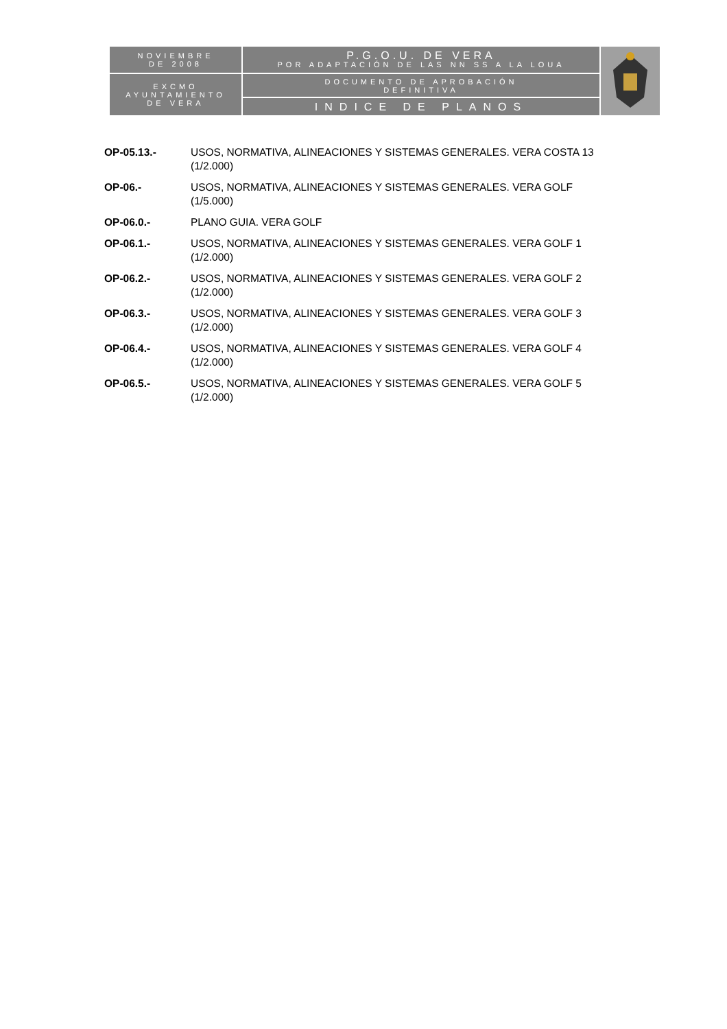| NOVIEMBRE DE 2008 | P.G.O.U. DE VERA POR ADAPTACIÓN DE LAS NN SS A LA LOUA | |
| EXCMO AYUNTAMIENTO DE VERA | DOCUMENTO DE APROBACIÓN DEFINITIVA | |
| | INDICE DE PLANOS | |
OP-05.13.- USOS, NORMATIVA, ALINEACIONES Y SISTEMAS GENERALES. VERA COSTA 13
(1/2.000)
OP-06.- USOS, NORMATIVA, ALINEACIONES Y SISTEMAS GENERALES. VERA GOLF
(1/5.000)
OP-06.0.- PLANO GUIA. VERA GOLF
OP-06.1.- USOS, NORMATIVA, ALINEACIONES Y SISTEMAS GENERALES. VERA GOLF 1
(1/2.000)
OP-06.2.- USOS, NORMATIVA, ALINEACIONES Y SISTEMAS GENERALES. VERA GOLF 2
(1/2.000)
OP-06.3.- USOS, NORMATIVA, ALINEACIONES Y SISTEMAS GENERALES. VERA GOLF 3
(1/2.000)
OP-06.4.- USOS, NORMATIVA, ALINEACIONES Y SISTEMAS GENERALES. VERA GOLF 4
(1/2.000)
OP-06.5.- USOS, NORMATIVA, ALINEACIONES Y SISTEMAS GENERALES. VERA GOLF 5
(1/2.000)